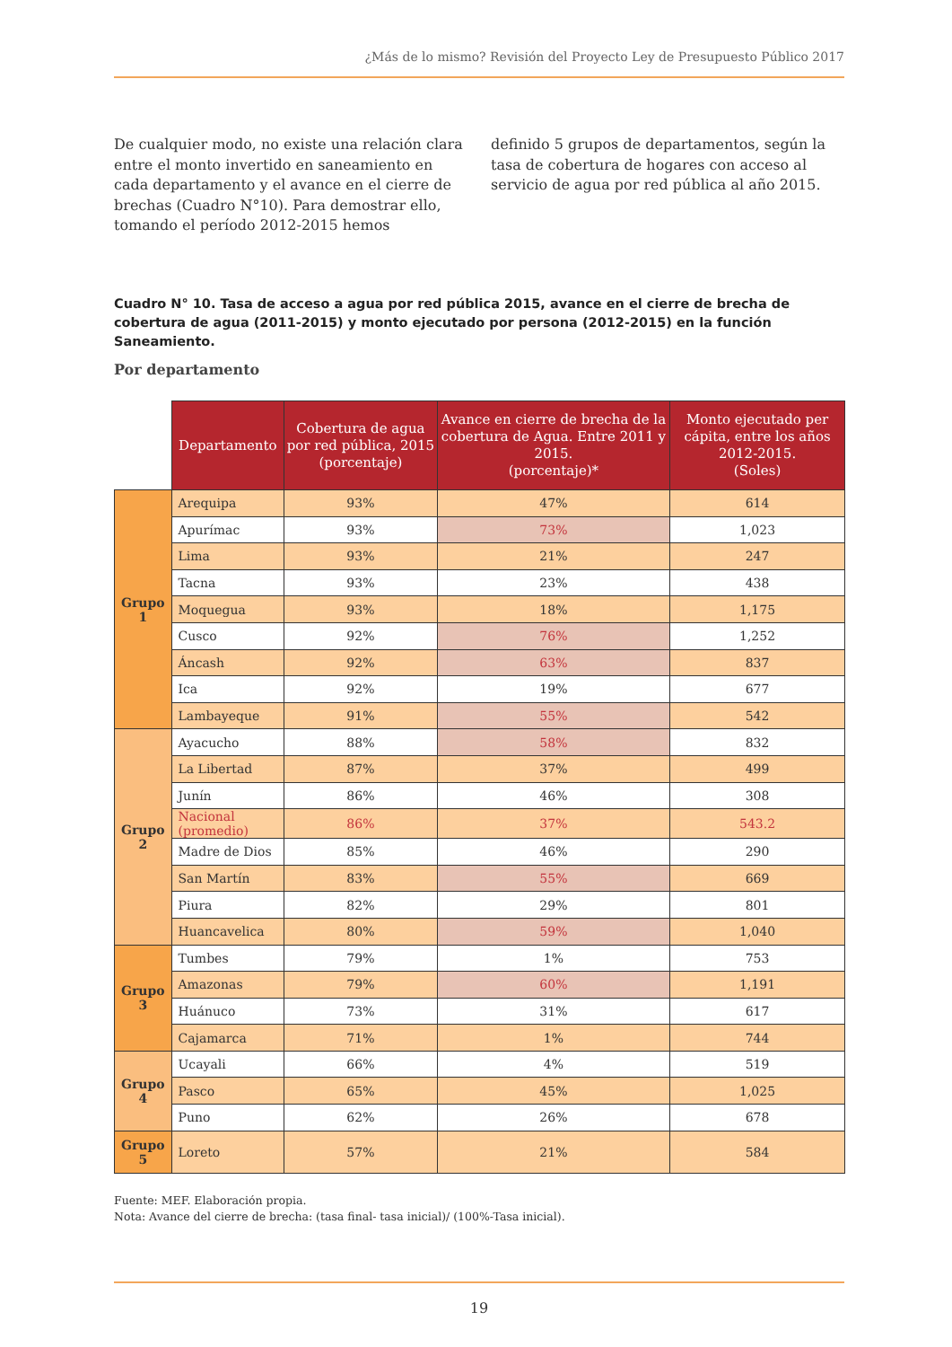¿Más de lo mismo? Revisión del Proyecto Ley de Presupuesto Público 2017
De cualquier modo, no existe una relación clara entre el monto invertido en saneamiento en cada departamento y el avance en el cierre de brechas (Cuadro N°10). Para demostrar ello, tomando el período 2012-2015 hemos
definido 5 grupos de departamentos, según la tasa de cobertura de hogares con acceso al servicio de agua por red pública al año 2015.
Cuadro N° 10. Tasa de acceso a agua por red pública 2015, avance en el cierre de brecha de cobertura de agua (2011-2015) y monto ejecutado por persona (2012-2015) en la función Saneamiento.
Por departamento
| | Departamento | Cobertura de agua por red pública, 2015 (porcentaje) | Avance en cierre de brecha de la cobertura de Agua. Entre 2011 y 2015. (porcentaje)* | Monto ejecutado per cápita, entre los años 2012-2015. (Soles) |
| --- | --- | --- | --- | --- |
| Grupo 1 | Arequipa | 93% | 47% | 614 |
| | Apurímac | 93% | 73% | 1,023 |
| | Lima | 93% | 21% | 247 |
| | Tacna | 93% | 23% | 438 |
| | Moquegua | 93% | 18% | 1,175 |
| | Cusco | 92% | 76% | 1,252 |
| | Áncash | 92% | 63% | 837 |
| | Ica | 92% | 19% | 677 |
| | Lambayeque | 91% | 55% | 542 |
| Grupo 2 | Ayacucho | 88% | 58% | 832 |
| | La Libertad | 87% | 37% | 499 |
| | Junín | 86% | 46% | 308 |
| | Nacional (promedio) | 86% | 37% | 543.2 |
| | Madre de Dios | 85% | 46% | 290 |
| | San Martín | 83% | 55% | 669 |
| | Piura | 82% | 29% | 801 |
| | Huancavelica | 80% | 59% | 1,040 |
| Grupo 3 | Tumbes | 79% | 1% | 753 |
| | Amazonas | 79% | 60% | 1,191 |
| | Huánuco | 73% | 31% | 617 |
| | Cajamarca | 71% | 1% | 744 |
| Grupo 4 | Ucayali | 66% | 4% | 519 |
| | Pasco | 65% | 45% | 1,025 |
| | Puno | 62% | 26% | 678 |
| Grupo 5 | Loreto | 57% | 21% | 584 |
Fuente: MEF. Elaboración propia.
Nota: Avance del cierre de brecha: (tasa final- tasa inicial)/ (100%-Tasa inicial).
19